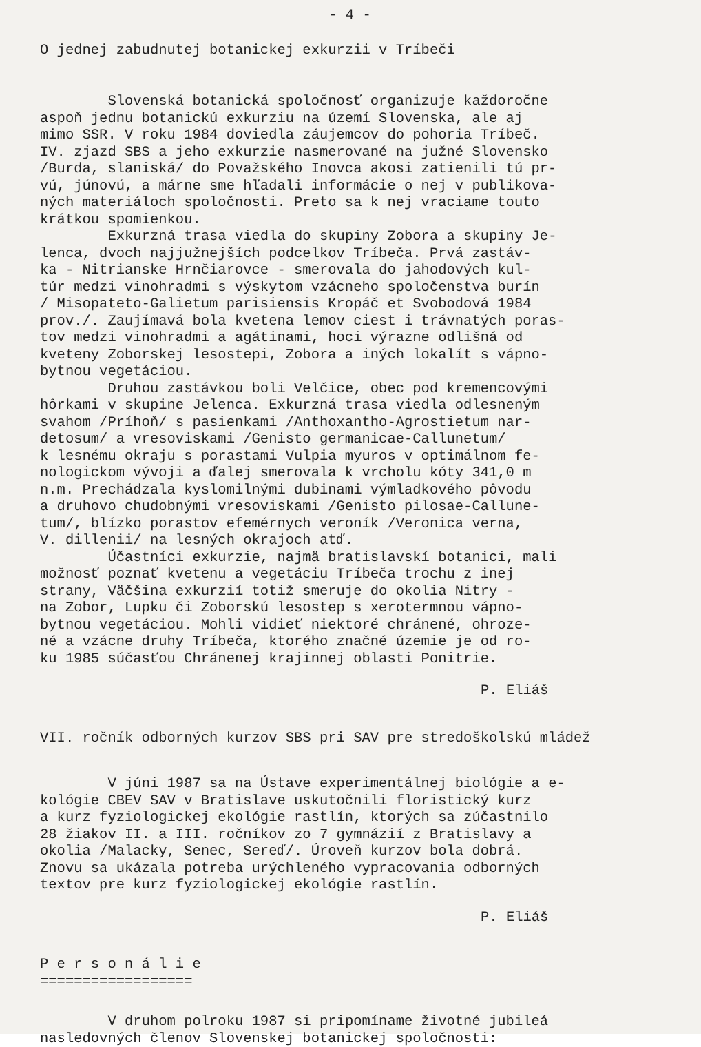- 4 -
O jednej zabudnutej botanickej exkurzii v Tríbeči
Slovenská botanická spoločnosť organizuje každoročne aspoň jednu botanickú exkurziu na území Slovenska, ale aj mimo SSR. V roku 1984 doviedla záujemcov do pohoria Tríbeč. IV. zjazd SBS a jeho exkurzie nasmerované na južné Slovensko /Burda, slaniská/ do Považského Inovca akosi zatienili tú pr- vú, júnovú, a márne sme hľadali informácie o nej v publikova- ných materiáloch spoločnosti. Preto sa k nej vraciame touto krátkou spomienkou. Exkurzná trasa viedla do skupiny Zobora a skupiny Je- lenca, dvoch najjužnejších podcelkov Tríbeča. Prvá zastáv- ka - Nitrianske Hrnčiarovce - smerovala do jahodových kul- túr medzi vinohradmi s výskytom vzácneho spoločenstva burín / Misopateto-Galietum parisiensis Kropáč et Svobodová 1984 prov./. Zaujímavá bola kvetena lemov ciest i trávnatých poras- tov medzi vinohradmi a agátinami, hoci výrazne odlišná od kveteny Zoborskej lesostepi, Zobora a iných lokalít s vápno- bytnou vegetáciou. Druhou zastávkou boli Velčice, obec pod kremencovými hôrkami v skupine Jelenca. Exkurzná trasa viedla odlesneným svahom /Príhoň/ s pasienkami /Anthoxantho-Agrostietum nar- detosum/ a vresoviskami /Genisto germanicae-Callunetum/ k lesnému okraju s porastami Vulpia myuros v optimálnom fe- nologickom vývoji a ďalej smerovala k vrcholu kóty 341,0 m n.m. Prechádzala kyslomilnými dubinami výmladkového pôvodu a druhovo chudobnými vresoviskami /Genisto pilosae-Callune- tum/, blízko porastov efemérnych veroník /Veronica verna, V. dillenii/ na lesných okrajoch atď. Účastníci exkurzie, najmä bratislavskí botanici, mali možnosť poznať kvetenu a vegetáciu Tríbeča trochu z inej strany, Väčšina exkurzií totiž smeruje do okolia Nitry - na Zobor, Lupku či Zoborskú lesostep s xerotermnou vápno- bytnou vegetáciou. Mohli vidieť niektoré chránené, ohroze- né a vzácne druhy Tríbeča, ktorého značné územie je od ro- ku 1985 súčasťou Chránenej krajinnej oblasti Ponitrie.
P. Eliáš
VII. ročník odborných kurzov SBS pri SAV pre stredoškolskú mládež
V júni 1987 sa na Ústave experimentálnej biológie a e- kológie CBEV SAV v Bratislave uskutočnili floristický kurz a kurz fyziologickej ekológie rastlín, ktorých sa zúčastnilo 28 žiakov II. a III. ročníkov zo 7 gymnázií z Bratislavy a okolia /Malacky, Senec, Sereď/. Úroveň kurzov bola dobrá. Znovu sa ukázala potreba urýchleného vypracovania odborných textov pre kurz fyziologickej ekológie rastlín.
P. Eliáš
P e r s o n á l i e
==================
V druhom polroku 1987 si pripomíname životné jubileá nasledovných členov Slovenskej botanickej spoločnosti: